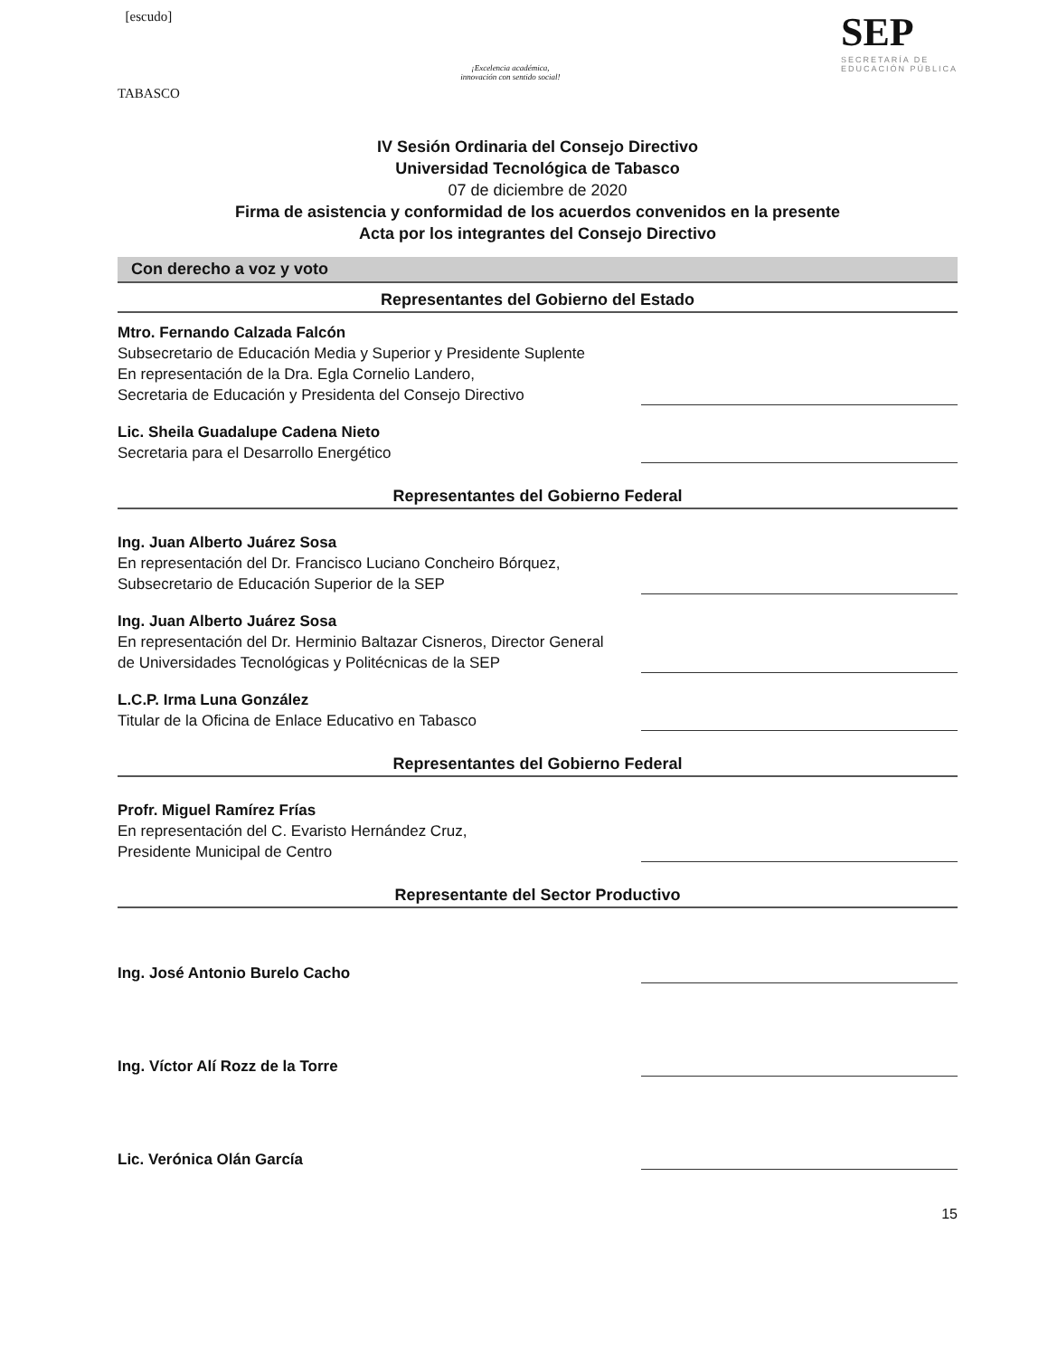[escudo]
TABASCO
¡Excelencia académica,
innovación con sentido social!
SEP
SECRETARÍA DE
EDUCACIÓN PÚBLICA
IV Sesión Ordinaria del Consejo Directivo
Universidad Tecnológica de Tabasco
07 de diciembre de 2020
Firma de asistencia y conformidad de los acuerdos convenidos en la presente
Acta por los integrantes del Consejo Directivo
Con derecho a voz y voto
Representantes del Gobierno del Estado
Mtro. Fernando Calzada Falcón
Subsecretario de Educación Media y Superior y Presidente Suplente
En representación de la Dra. Egla Cornelio Landero,
Secretaria de Educación y Presidenta del Consejo Directivo
Lic. Sheila Guadalupe Cadena Nieto
Secretaria para el Desarrollo Energético
Representantes del Gobierno Federal
Ing. Juan Alberto Juárez Sosa
En representación del Dr. Francisco Luciano Concheiro Bórquez,
Subsecretario de Educación Superior de la SEP
Ing. Juan Alberto Juárez Sosa
En representación del Dr. Herminio Baltazar Cisneros, Director General
de Universidades Tecnológicas y Politécnicas de la SEP
L.C.P. Irma Luna González
Titular de la Oficina de Enlace Educativo en Tabasco
Representantes del Gobierno Federal
Profr. Miguel Ramírez Frías
En representación del C. Evaristo Hernández Cruz,
Presidente Municipal de Centro
Representante del Sector Productivo
Ing. José Antonio Burelo Cacho
Ing. Víctor Alí Rozz de la Torre
Lic. Verónica Olán García
15